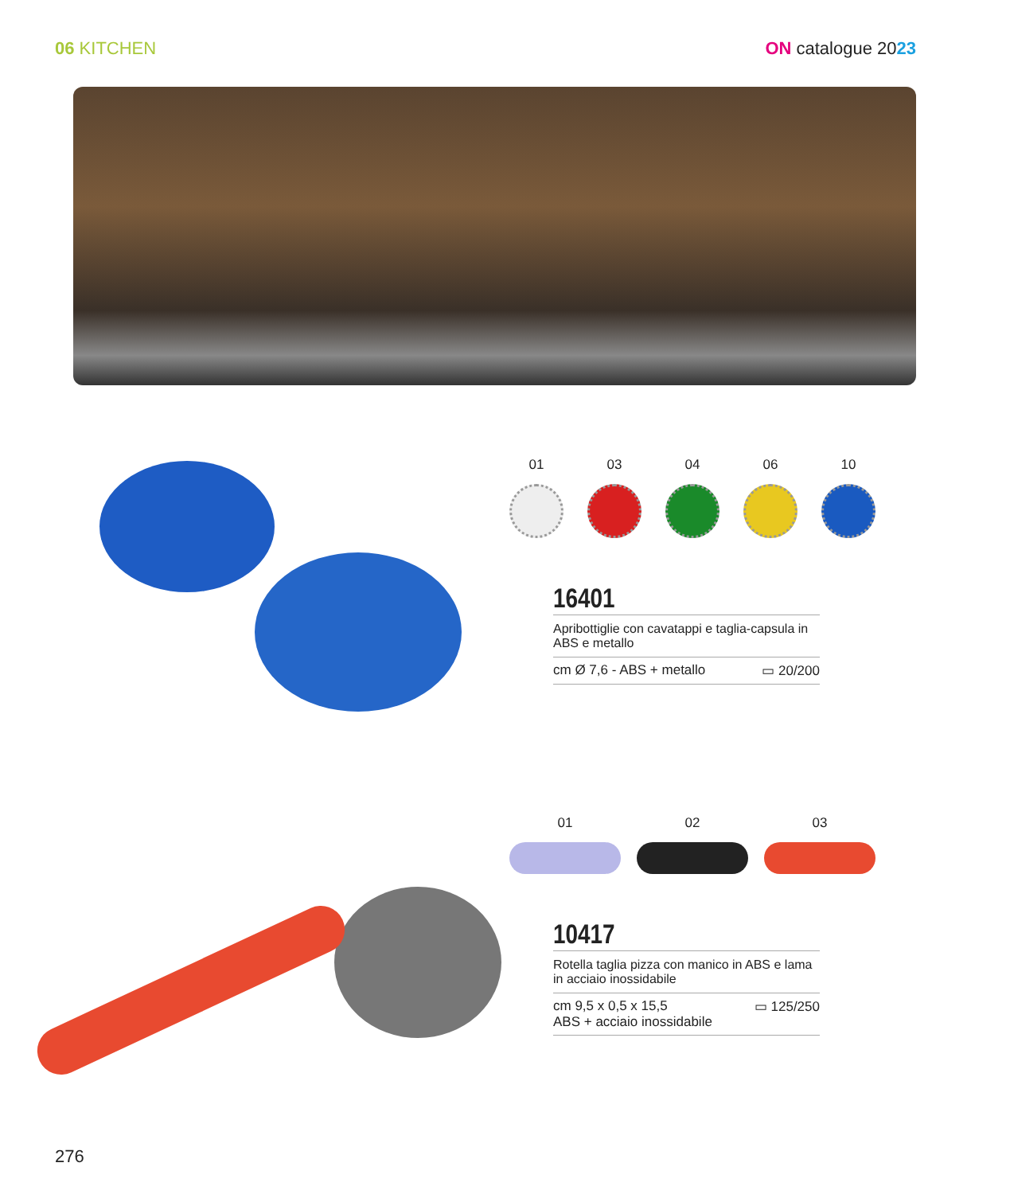06 KITCHEN ON catalogue 2023
01 03 04 06 10
16401
Apribottiglie con cavatappi e taglia-capsula in ABS e metallo
cm Ø 7,6 - ABS + metallo ▭ 20/200
01 02 03
10417
Rotella taglia pizza con manico in ABS e lama in acciaio inossidabile
cm 9,5 x 0,5 x 15,5
ABS + acciaio inossidabile ▭ 125/250
276